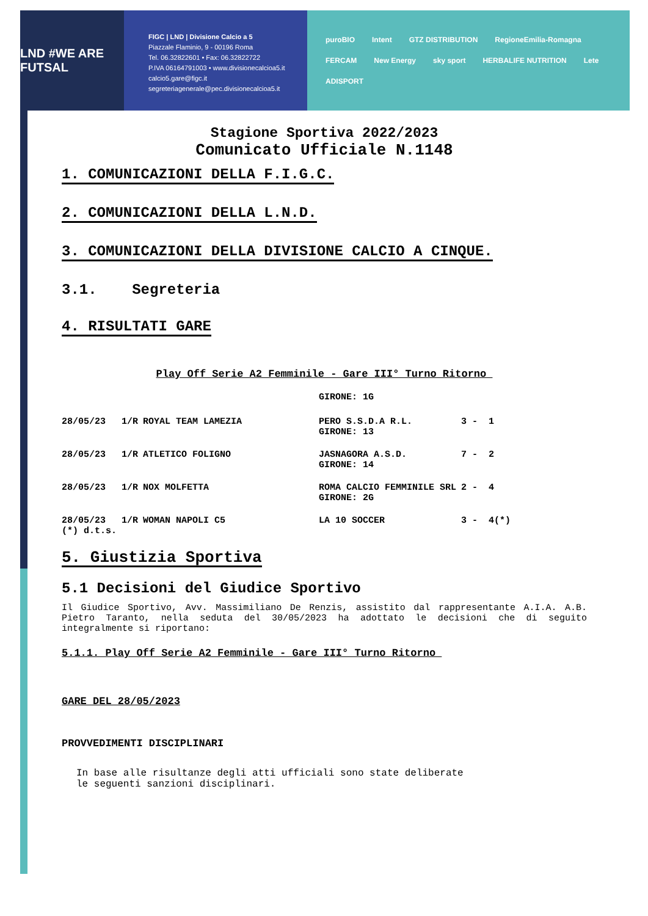LND #WE ARE FUTSAL
FIGC | LND | Divisione Calcio a 5
Piazzale Flaminio, 9 - 00196 Roma
Tel. 06.32822601 • Fax: 06.32822722
P.IVA 06164791003 • www.divisionecalcioa5.it
calcio5.gare@figc.it
segreteriagenerale@pec.divisionecalcioa5.it
puroBIO Intent GTZ DISTRIBUTION RegioneEmilia-Romagna FERCAM New Energy sky sport HERBALIFE NUTRITION Lete ADISPORT
Stagione Sportiva 2022/2023
Comunicato Ufficiale N.1148
1. COMUNICAZIONI DELLA F.I.G.C.
2. COMUNICAZIONI DELLA L.N.D.
3. COMUNICAZIONI DELLA DIVISIONE CALCIO A CINQUE.
3.1. Segreteria
4. RISULTATI GARE
Play Off Serie A2 Femminile - Gare III° Turno Ritorno
| | | | GIRONE: 1G | |
| 28/05/23 | 1/R | ROYAL TEAM LAMEZIA | PERO S.S.D.A R.L. GIRONE: 13 | 3 - 1 |
| 28/05/23 | 1/R | ATLETICO FOLIGNO | JASNAGORA A.S.D. GIRONE: 14 | 7 - 2 |
| 28/05/23 | 1/R | NOX MOLFETTA | ROMA CALCIO FEMMINILE SRL GIRONE: 2G | 2 - 4 |
| 28/05/23 (*) d.t.s. | 1/R | WOMAN NAPOLI C5 | LA 10 SOCCER | 3 - 4(*) |
5. Giustizia Sportiva
5.1 Decisioni del Giudice Sportivo
Il Giudice Sportivo, Avv. Massimiliano De Renzis, assistito dal rappresentante A.I.A. A.B. Pietro Taranto, nella seduta del 30/05/2023 ha adottato le decisioni che di seguito integralmente si riportano:
5.1.1. Play Off Serie A2 Femminile - Gare III° Turno Ritorno
GARE DEL 28/05/2023
PROVVEDIMENTI DISCIPLINARI
In base alle risultanze degli atti ufficiali sono state deliberate
le seguenti sanzioni disciplinari.